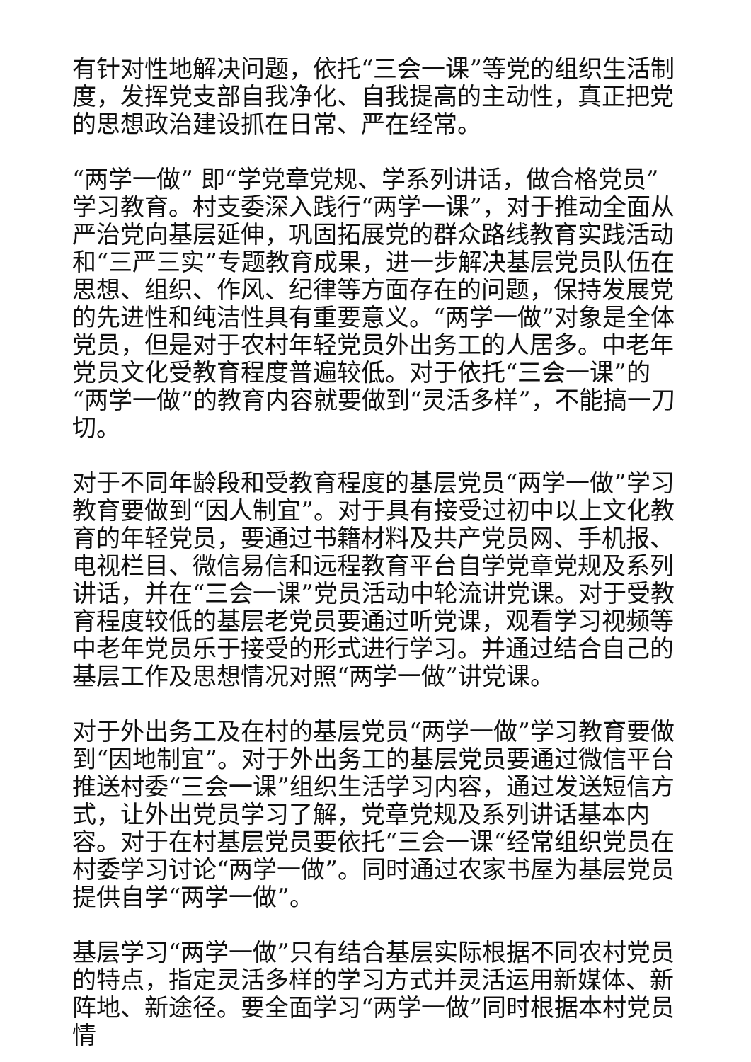有针对性地解决问题，依托“三会一课”等党的组织生活制度，发挥党支部自我净化、自我提高的主动性，真正把党的思想政治建设抓在日常、严在经常。
“两学一做” 即“学党章党规、学系列讲话，做合格党员”学习教育。村支委深入践行“两学一课”，对于推动全面从严治党向基层延伸，巩固拓展党的群众路线教育实践活动和“三严三实”专题教育成果，进一步解决基层党员队伍在思想、组织、作风、纪律等方面存在的问题，保持发展党的先进性和纯洁性具有重要意义。“两学一做”对象是全体党员，但是对于农村年轻党员外出务工的人居多。中老年党员文化受教育程度普遍较低。对于依托“三会一课”的“两学一做”的教育内容就要做到“灵活多样”，不能搞一刀切。
对于不同年龄段和受教育程度的基层党员“两学一做”学习教育要做到“因人制宜”。对于具有接受过初中以上文化教育的年轻党员，要通过书籍材料及共产党员网、手机报、电视栏目、微信易信和远程教育平台自学党章党规及系列讲话，并在“三会一课”党员活动中轮流讲党课。对于受教育程度较低的基层老党员要通过听党课，观看学习视频等中老年党员乐于接受的形式进行学习。并通过结合自己的基层工作及思想情况对照“两学一做”讲党课。
对于外出务工及在村的基层党员“两学一做”学习教育要做到“因地制宜”。对于外出务工的基层党员要通过微信平台推送村委“三会一课”组织生活学习内容，通过发送短信方式，让外出党员学习了解，党章党规及系列讲话基本内容。对于在村基层党员要依托“三会一课“经常组织党员在村委学习讨论“两学一做”。同时通过农家书屋为基层党员提供自学“两学一做”。
基层学习“两学一做”只有结合基层实际根据不同农村党员的特点，指定灵活多样的学习方式并灵活运用新媒体、新阵地、新途径。要全面学习“两学一做”同时根据本村党员情